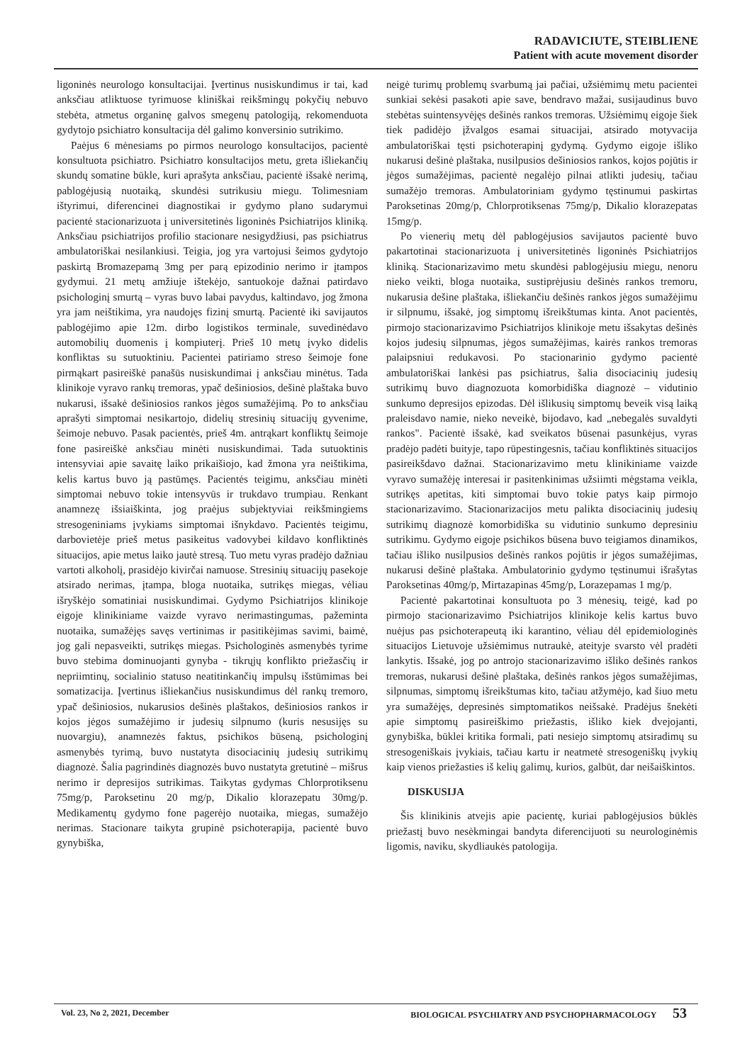RADAVICIUTE, STEIBLIENE
Patient with acute movement disorder
ligoninės neurologo konsultacijai. Įvertinus nusiskundimus ir tai, kad anksčiau atliktuose tyrimuose kliniškai reikšmingų pokyčių nebuvo stebėta, atmetus organinę galvos smegenų patologiją, rekomenduota gydytojo psichiatro konsultacija dėl galimo konversinio sutrikimo.
Paėjus 6 mėnesiams po pirmos neurologo konsultacijos, pacientė konsultuota psichiatro. Psichiatro konsultacijos metu, greta išliekančių skundų somatine būkle, kuri aprašyta anksčiau, pacientė išsakė nerimą, pablogėjusią nuotaiką, skundėsi sutrikusiu miegu. Tolimesniam ištyrimui, diferencinei diagnostikai ir gydymo plano sudarymui pacientė stacionarizuota į universitetinės ligoninės Psichiatrijos kliniką. Anksčiau psichiatrijos profilio stacionare nesigydžiusi, pas psichiatrus ambulatoriškai nesilankiusi. Teigia, jog yra vartojusi šeimos gydytojo paskirtą Bromazepamą 3mg per parą epizodinio nerimo ir įtampos gydymui. 21 metų amžiuje ištekėjo, santuokoje dažnai patirdavo psichologinį smurtą – vyras buvo labai pavydus, kaltindavo, jog žmona yra jam neištikima, yra naudojęs fizinį smurtą. Pacientė iki savijautos pablogėjimo apie 12m. dirbo logistikos terminale, suvedinėdavo automobilių duomenis į kompiuterį. Prieš 10 metų įvyko didelis konfliktas su sutuoktiniu. Pacientei patiriamo streso šeimoje fone pirmąkart pasireiškė panašūs nusiskundimai į anksčiau minėtus. Tada klinikoje vyravo rankų tremoras, ypač dešiniosios, dešinė plaštaka buvo nukarusi, išsakė dešiniosios rankos jėgos sumažėjimą. Po to anksčiau aprašyti simptomai nesikartojo, didelių stresinių situacijų gyvenime, šeimoje nebuvo. Pasak pacientės, prieš 4m. antrąkart konfliktų šeimoje fone pasireiškė anksčiau minėti nusiskundimai. Tada sutuoktinis intensyviai apie savaitę laiko prikaišiojo, kad žmona yra neištikima, kelis kartus buvo ją pastūmęs. Pacientės teigimu, anksčiau minėti simptomai nebuvo tokie intensyvūs ir trukdavo trumpiau. Renkant anamnezę išsiaiškinta, jog praėjus subjektyviai reikšmingiems stresogeniniams įvykiams simptomai išnykdavo. Pacientės teigimu, darbovietėje prieš metus pasikeitus vadovybei kildavo konfliktinės situacijos, apie metus laiko jautė stresą. Tuo metu vyras pradėjo dažniau vartoti alkoholį, prasidėjo kivirčai namuose. Stresinių situacijų pasekoje atsirado nerimas, įtampa, bloga nuotaika, sutrikęs miegas, vėliau išryškėjo somatiniai nusiskundimai. Gydymo Psichiatrijos klinikoje eigoje klinikiniame vaizde vyravo nerimastingumas, pažeminta nuotaika, sumažėjęs savęs vertinimas ir pasitikėjimas savimi, baimė, jog gali nepasveikti, sutrikęs miegas. Psichologinės asmenybės tyrime buvo stebima dominuojanti gynyba - tikrųjų konflikto priežasčių ir nepriimtinų, socialinio statuso neatitinkančių impulsų išstūmimas bei somatizacija. Įvertinus išliekančius nusiskundimus dėl rankų tremoro, ypač dešiniosios, nukarusios dešinės plaštakos, dešiniosios rankos ir kojos jėgos sumažėjimo ir judesių silpnumo (kuris nesusijęs su nuovargiu), anamnezės faktus, psichikos būseną, psichologinį asmenybės tyrimą, buvo nustatyta disociacinių judesių sutrikimų diagnozė. Šalia pagrindinės diagnozės buvo nustatyta gretutinė – mišrus nerimo ir depresijos sutrikimas. Taikytas gydymas Chlorprotiksenu 75mg/p, Paroksetinu 20 mg/p, Dikalio klorazepatu 30mg/p. Medikamentų gydymo fone pagerėjo nuotaika, miegas, sumažėjo nerimas. Stacionare taikyta grupinė psichoterapija, pacientė buvo gynybiška,
neigė turimų problemų svarbumą jai pačiai, užsiėmimų metu pacientei sunkiai sekėsi pasakoti apie save, bendravo mažai, susijaudinus buvo stebėtas suintensyvėjęs dešinės rankos tremoras. Užsiėmimų eigoje šiek tiek padidėjo įžvalgos esamai situacijai, atsirado motyvacija ambulatoriškai tęsti psichoterapinį gydymą. Gydymo eigoje išliko nukarusi dešinė plaštaka, nusilpusios dešiniosios rankos, kojos pojūtis ir jėgos sumažėjimas, pacientė negalėjo pilnai atlikti judesių, tačiau sumažėjo tremoras. Ambulatoriniam gydymo tęstinumui paskirtas Paroksetinas 20mg/p, Chlorprotiksenas 75mg/p, Dikalio klorazepatas 15mg/p.
Po vienerių metų dėl pablogėjusios savijautos pacientė buvo pakartotinai stacionarizuota į universitetinės ligoninės Psichiatrijos kliniką. Stacionarizavimo metu skundėsi pablogėjusiu miegu, nenoru nieko veikti, bloga nuotaika, sustiprėjusiu dešinės rankos tremoru, nukarusia dešine plaštaka, išliekančiu dešinės rankos jėgos sumažėjimu ir silpnumu, išsakė, jog simptomų išreikštumas kinta. Anot pacientės, pirmojo stacionarizavimo Psichiatrijos klinikoje metu išsakytas dešinės kojos judesių silpnumas, jėgos sumažėjimas, kairės rankos tremoras palaipsniui redukavosi. Po stacionarinio gydymo pacientė ambulatoriškai lankėsi pas psichiatrus, šalia disociacinių judesių sutrikimų buvo diagnozuota komorbidiška diagnozė – vidutinio sunkumo depresijos epizodas. Dėl išlikusių simptomų beveik visą laiką praleisdavo namie, nieko neveikė, bijodavo, kad „nebegalės suvaldyti rankos". Pacientė išsakė, kad sveikatos būsenai pasunkėjus, vyras pradėjo padėti buityje, tapo rūpestingesnis, tačiau konfliktinės situacijos pasireikšdavo dažnai. Stacionarizavimo metu klinikiniame vaizde vyravo sumažėję interesai ir pasitenkinimas užsiimti mėgstama veikla, sutrikęs apetitas, kiti simptomai buvo tokie patys kaip pirmojo stacionarizavimo. Stacionarizacijos metu palikta disociacinių judesių sutrikimų diagnozė komorbidiška su vidutinio sunkumo depresiniu sutrikimu. Gydymo eigoje psichikos būsena buvo teigiamos dinamikos, tačiau išliko nusilpusios dešinės rankos pojūtis ir jėgos sumažėjimas, nukarusi dešinė plaštaka. Ambulatorinio gydymo tęstinumui išrašytas Paroksetinas 40mg/p, Mirtazapinas 45mg/p, Lorazepamas 1 mg/p.
Pacientė pakartotinai konsultuota po 3 mėnesių, teigė, kad po pirmojo stacionarizavimo Psichiatrijos klinikoje kelis kartus buvo nuėjus pas psichoterapeutą iki karantino, vėliau dėl epidemiologinės situacijos Lietuvoje užsiėmimus nutraukė, ateityje svarsto vėl pradėti lankytis. Išsakė, jog po antrojo stacionarizavimo išliko dešinės rankos tremoras, nukarusi dešinė plaštaka, dešinės rankos jėgos sumažėjimas, silpnumas, simptomų išreikštumas kito, tačiau atžymėjo, kad šiuo metu yra sumažėjęs, depresinės simptomatikos neišsakė. Pradėjus šnekėti apie simptomų pasireiškimo priežastis, išliko kiek dvejojanti, gynybiška, būklei kritika formali, pati nesiejo simptomų atsiradimų su stresogeniškais įvykiais, tačiau kartu ir neatmetė stresogeniškų įvykių kaip vienos priežasties iš kelių galimų, kurios, galbūt, dar neišaiškintos.
DISKUSIJA
Šis klinikinis atvejis apie pacientę, kuriai pablogėjusios būklės priežastį buvo nesėkmingai bandyta diferencijuoti su neurologinėmis ligomis, naviku, skydliaukės patologija.
Vol. 23, No 2, 2021, December BIOLOGICAL PSYCHIATRY AND PSYCHOPHARMACOLOGY 53